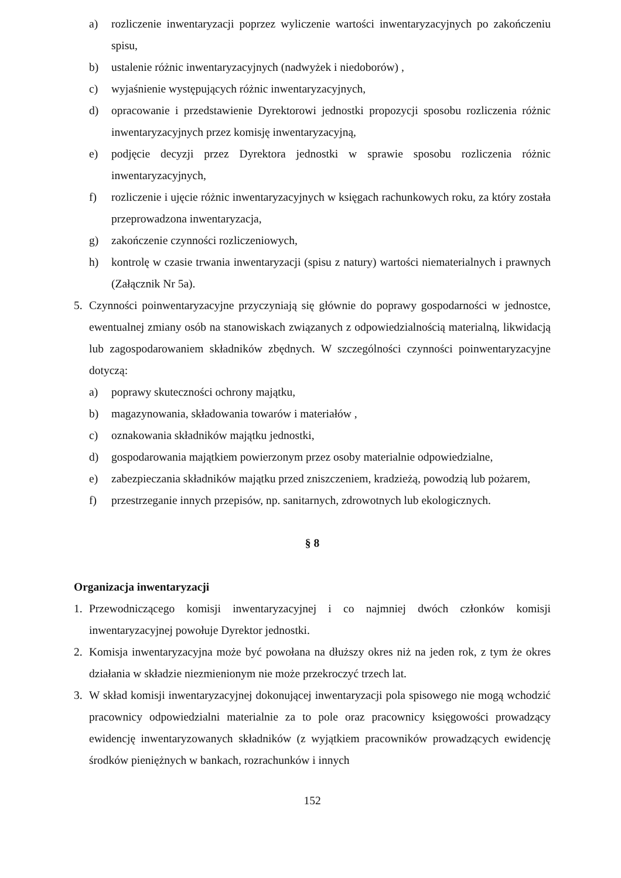a) rozliczenie inwentaryzacji poprzez wyliczenie wartości inwentaryzacyjnych po zakończeniu spisu,
b) ustalenie różnic inwentaryzacyjnych (nadwyżek i niedoborów) ,
c) wyjaśnienie występujących różnic inwentaryzacyjnych,
d) opracowanie i przedstawienie Dyrektorowi jednostki propozycji sposobu rozliczenia różnic inwentaryzacyjnych przez komisję inwentaryzacyjną,
e) podjęcie decyzji przez Dyrektora jednostki w sprawie sposobu rozliczenia różnic inwentaryzacyjnych,
f) rozliczenie i ujęcie różnic inwentaryzacyjnych w księgach rachunkowych roku, za który została przeprowadzona inwentaryzacja,
g) zakończenie czynności rozliczeniowych,
h) kontrolę w czasie trwania inwentaryzacji (spisu z natury) wartości niematerialnych i prawnych (Załącznik Nr 5a).
5. Czynności poinwentaryzacyjne przyczyniają się głównie do poprawy gospodarności w jednostce, ewentualnej zmiany osób na stanowiskach związanych z odpowiedzialnością materialną, likwidacją lub zagospodarowaniem składników zbędnych. W szczególności czynności poinwentaryzacyjne dotyczą:
a) poprawy skuteczności ochrony majątku,
b) magazynowania, składowania towarów i materiałów ,
c) oznakowania składników majątku jednostki,
d) gospodarowania majątkiem powierzonym przez osoby materialnie odpowiedzialne,
e) zabezpieczania składników majątku przed zniszczeniem, kradzieżą, powodzią lub pożarem,
f) przestrzeganie innych przepisów, np. sanitarnych, zdrowotnych lub ekologicznych.
§ 8
Organizacja inwentaryzacji
1. Przewodniczącego komisji inwentaryzacyjnej i co najmniej dwóch członków komisji inwentaryzacyjnej powołuje Dyrektor jednostki.
2. Komisja inwentaryzacyjna może być powołana na dłuższy okres niż na jeden rok, z tym że okres działania w składzie niezmienionym nie może przekroczyć trzech lat.
3. W skład komisji inwentaryzacyjnej dokonującej inwentaryzacji pola spisowego nie mogą wchodzić pracownicy odpowiedzialni materialnie za to pole oraz pracownicy księgowości prowadzący ewidencję inwentaryzowanych składników (z wyjątkiem pracowników prowadzących ewidencję środków pieniężnych w bankach, rozrachunków i innych
152